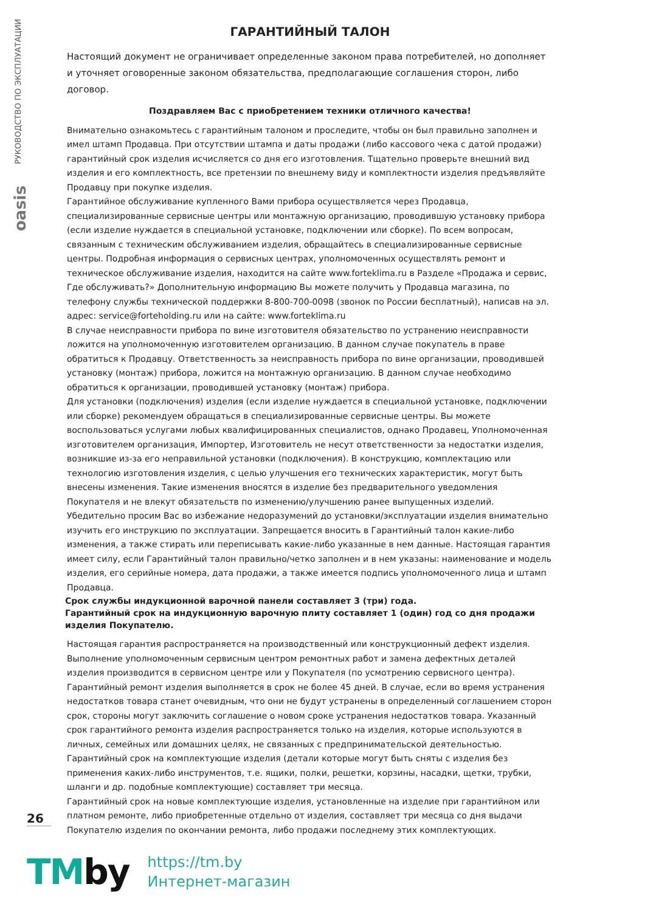РУКОВОДСТВО ПО ЭКСПЛУАТАЦИИ
oasis
ГАРАНТИЙНЫЙ ТАЛОН
Настоящий документ не ограничивает определенные законом права потребителей, но дополняет и уточняет оговоренные законом обязательства, предполагающие соглашения сторон, либо договор.
Поздравляем Вас с приобретением техники отличного качества!
Внимательно ознакомьтесь с гарантийным талоном и проследите, чтобы он был правильно заполнен и имел штамп Продавца. При отсутствии штампа и даты продажи (либо кассового чека с датой продажи) гарантийный срок изделия исчисляется со дня его изготовления. Тщательно проверьте внешний вид изделия и его комплектность, все претензии по внешнему виду и комплектности изделия предъявляйте Продавцу при покупке изделия.
Гарантийное обслуживание купленного Вами прибора осуществляется через Продавца, специализированные сервисные центры или монтажную организацию, проводившую установку прибора (если изделие нуждается в специальной установке, подключении или сборке). По всем вопросам, связанным с техническим обслуживанием изделия, обращайтесь в специализированные сервисные центры. Подробная информация о сервисных центрах, уполномоченных осуществлять ремонт и техническое обслуживание изделия, находится на сайте www.forteklima.ru в Разделе «Продажа и сервис, Где обслуживать?» Дополнительную информацию Вы можете получить у Продавца магазина, по телефону службы технической поддержки 8-800-700-0098 (звонок по России бесплатный), написав на эл. адрес: service@forteholding.ru или на сайте: www.forteklima.ru
В случае неисправности прибора по вине изготовителя обязательство по устранению неисправности ложится на уполномоченную изготовителем организацию. В данном случае покупатель в праве обратиться к Продавцу. Ответственность за неисправность прибора по вине организации, проводившей установку (монтаж) прибора, ложится на монтажную организацию. В данном случае необходимо обратиться к организации, проводившей установку (монтаж) прибора.
Для установки (подключения) изделия (если изделие нуждается в специальной установке, подключении или сборке) рекомендуем обращаться в специализированные сервисные центры. Вы можете воспользоваться услугами любых квалифицированных специалистов, однако Продавец, Уполномоченная изготовителем организация, Импортер, Изготовитель не несут ответственности за недостатки изделия, возникшие из-за его неправильной установки (подключения). В конструкцию, комплектацию или технологию изготовления изделия, с целью улучшения его технических характеристик, могут быть внесены изменения. Такие изменения вносятся в изделие без предварительного уведомления Покупателя и не влекут обязательств по изменению/улучшению ранее выпущенных изделий. Убедительно просим Вас во избежание недоразумений до установки/эксплуатации изделия внимательно изучить его инструкцию по эксплуатации. Запрещается вносить в Гарантийный талон какие-либо изменения, а также стирать или переписывать какие-либо указанные в нем данные. Настоящая гарантия имеет силу, если Гарантийный талон правильно/четко заполнен и в нем указаны: наименование и модель изделия, его серийные номера, дата продажи, а также имеется подпись уполномоченного лица и штамп Продавца.
Срок службы индукционной варочной панели составляет 3 (три) года.
Гарантийный срок на индукционную варочную плиту составляет 1 (один) год со дня продажи изделия Покупателю.
Настоящая гарантия распространяется на производственный или конструкционный дефект изделия. Выполнение уполномоченным сервисным центром ремонтных работ и замена дефектных деталей изделия производится в сервисном центре или у Покупателя (по усмотрению сервисного центра).
Гарантийный ремонт изделия выполняется в срок не более 45 дней. В случае, если во время устранения недостатков товара станет очевидным, что они не будут устранены в определенный соглашением сторон срок, стороны могут заключить соглашение о новом сроке устранения недостатков товара. Указанный срок гарантийного ремонта изделия распространяется только на изделия, которые используются в личных, семейных или домашних целях, не связанных с предпринимательской деятельностью.
Гарантийный срок на комплектующие изделия (детали которые могут быть сняты с изделия без применения каких-либо инструментов, т.е. ящики, полки, решетки, корзины, насадки, щетки, трубки, шланги и др. подобные комплектующие) составляет три месяца.
Гарантийный срок на новые комплектующие изделия, установленные на изделие при гарантийном или платном ремонте, либо приобретенные отдельно от изделия, составляет три месяца со дня выдачи Покупателю изделия по окончании ремонта, либо продажи последнему этих комплектующих.
26
TMby
https://tm.by
Интернет-магазин